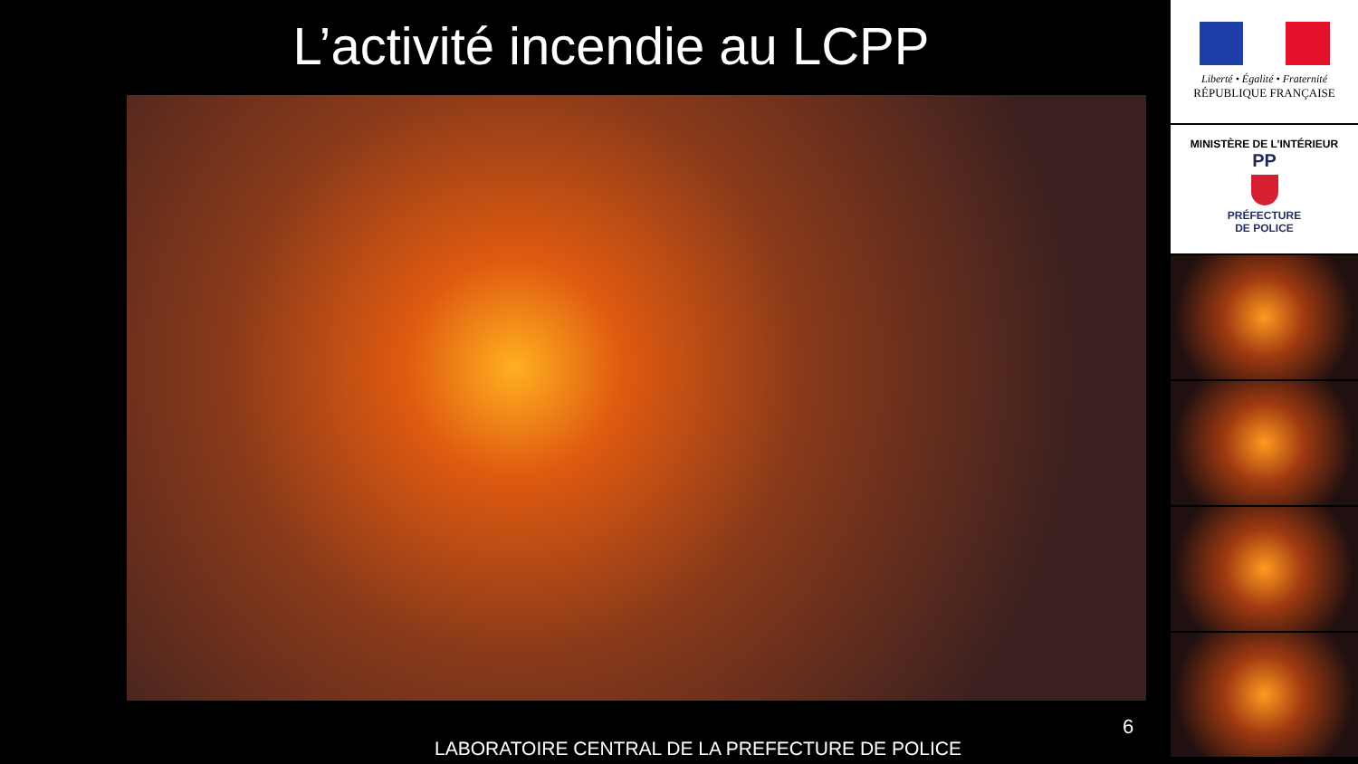L’activité incendie au LCPP
6
LABORATOIRE CENTRAL DE LA PREFECTURE DE POLICE
Liberté • Égalité • Fraternité
RÉPUBLIQUE FRANÇAISE
MINISTÈRE DE L’INTÉRIEUR
PP
PRÉFECTURE
DE POLICE